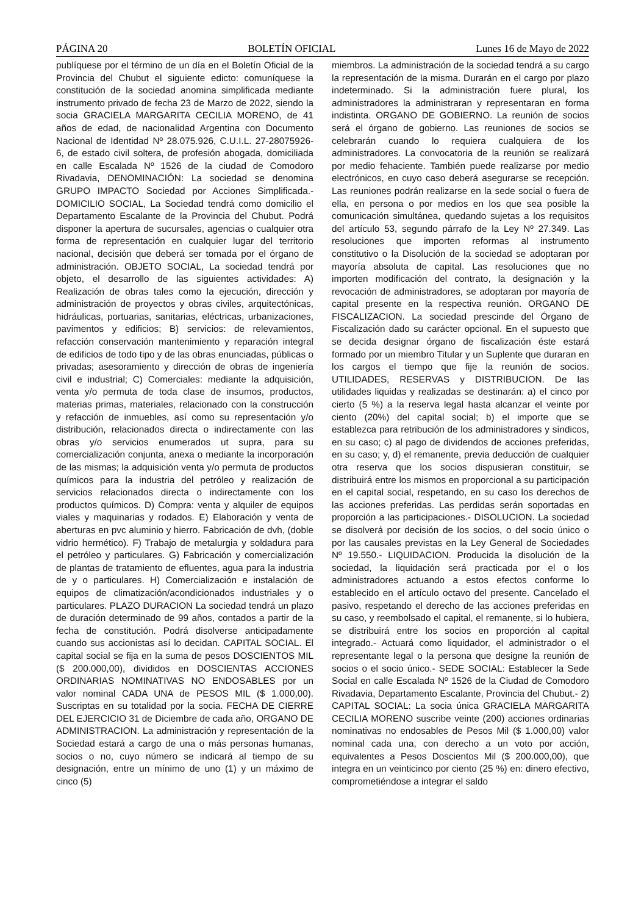PÁGINA 20 BOLETÍN OFICIAL Lunes 16 de Mayo de 2022
publíquese por el término de un día en el Boletín Oficial de la Provincia del Chubut el siguiente edicto: comuníquese la constitución de la sociedad anomina simplificada mediante instrumento privado de fecha 23 de Marzo de 2022, siendo la socia GRACIELA MARGARITA CECILIA MORENO, de 41 años de edad, de nacionalidad Argentina con Documento Nacional de Identidad Nº 28.075.926, C.U.I.L. 27-28075926-6, de estado civil soltera, de profesión abogada, domiciliada en calle Escalada Nº 1526 de la ciudad de Comodoro Rivadavia, DENOMINACIÓN: La sociedad se denomina GRUPO IMPACTO Sociedad por Acciones Simplificada.- DOMICILIO SOCIAL, La Sociedad tendrá como domicilio el Departamento Escalante de la Provincia del Chubut. Podrá disponer la apertura de sucursales, agencias o cualquier otra forma de representación en cualquier lugar del territorio nacional, decisión que deberá ser tomada por el órgano de administración. OBJETO SOCIAL, La sociedad tendrá por objeto, el desarrollo de las siguientes actividades: A) Realización de obras tales como la ejecución, dirección y administración de proyectos y obras civiles, arquitectónicas, hidráulicas, portuarias, sanitarias, eléctricas, urbanizaciones, pavimentos y edificios; B) servicios: de relevamientos, refacción conservación mantenimiento y reparación integral de edificios de todo tipo y de las obras enunciadas, públicas o privadas; asesoramiento y dirección de obras de ingeniería civil e industrial; C) Comerciales: mediante la adquisición, venta y/o permuta de toda clase de insumos, productos, materias primas, materiales, relacionado con la construcción y refacción de inmuebles, así como su representación y/o distribución, relacionados directa o indirectamente con las obras y/o servicios enumerados ut supra, para su comercialización conjunta, anexa o mediante la incorporación de las mismas; la adquisición venta y/o permuta de productos químicos para la industria del petróleo y realización de servicios relacionados directa o indirectamente con los productos químicos. D) Compra: venta y alquiler de equipos viales y maquinarias y rodados. E) Elaboración y venta de aberturas en pvc aluminio y hierro. Fabricación de dvh, (doble vidrio hermético). F) Trabajo de metalurgia y soldadura para el petróleo y particulares. G) Fabricación y comercialización de plantas de tratamiento de efluentes, agua para la industria de y o particulares. H) Comercialización e instalación de equipos de climatización/acondicionados industriales y o particulares. PLAZO DURACION La sociedad tendrá un plazo de duración determinado de 99 años, contados a partir de la fecha de constitución. Podrá disolverse anticipadamente cuando sus accionistas así lo decidan. CAPITAL SOCIAL. El capital social se fija en la suma de pesos DOSCIENTOS MIL ($ 200.000,00), divididos en DOSCIENTAS ACCIONES ORDINARIAS NOMINATIVAS NO ENDOSABLES por un valor nominal CADA UNA de PESOS MIL ($ 1.000,00). Suscriptas en su totalidad por la socia. FECHA DE CIERRE DEL EJERCICIO 31 de Diciembre de cada año, ORGANO DE ADMINISTRACION. La administración y representación de la Sociedad estará a cargo de una o más personas humanas, socios o no, cuyo número se indicará al tiempo de su designación, entre un mínimo de uno (1) y un máximo de cinco (5)
miembros. La administración de la sociedad tendrá a su cargo la representación de la misma. Durarán en el cargo por plazo indeterminado. Si la administración fuere plural, los administradores la administraran y representaran en forma indistinta. ORGANO DE GOBIERNO. La reunión de socios será el órgano de gobierno. Las reuniones de socios se celebrarán cuando lo requiera cualquiera de los administradores. La convocatoria de la reunión se realizará por medio fehaciente. También puede realizarse por medio electrónicos, en cuyo caso deberá asegurarse se recepción. Las reuniones podrán realizarse en la sede social o fuera de ella, en persona o por medios en los que sea posible la comunicación simultánea, quedando sujetas a los requisitos del artículo 53, segundo párrafo de la Ley Nº 27.349. Las resoluciones que importen reformas al instrumento constitutivo o la Disolución de la sociedad se adoptaran por mayoría absoluta de capital. Las resoluciones que no importen modificación del contrato, la designación y la revocación de administradores, se adoptaran por mayoría de capital presente en la respectiva reunión. ORGANO DE FISCALIZACION. La sociedad prescinde del Órgano de Fiscalización dado su carácter opcional. En el supuesto que se decida designar órgano de fiscalización éste estará formado por un miembro Titular y un Suplente que duraran en los cargos el tiempo que fije la reunión de socios. UTILIDADES, RESERVAS y DISTRIBUCION. De las utilidades liquidas y realizadas se destinarán: a) el cinco por cierto (5 %) a la reserva legal hasta alcanzar el veinte por ciento (20%) del capital social; b) el importe que se establezca para retribución de los administradores y síndicos, en su caso; c) al pago de dividendos de acciones preferidas, en su caso; y, d) el remanente, previa deducción de cualquier otra reserva que los socios dispusieran constituir, se distribuirá entre los mismos en proporcional a su participación en el capital social, respetando, en su caso los derechos de las acciones preferidas. Las perdidas serán soportadas en proporción a las participaciones.- DISOLUCION. La sociedad se disolverá por decisión de los socios, o del socio único o por las causales previstas en la Ley General de Sociedades Nº 19.550.- LIQUIDACION. Producida la disolución de la sociedad, la liquidación será practicada por el o los administradores actuando a estos efectos conforme lo establecido en el artículo octavo del presente. Cancelado el pasivo, respetando el derecho de las acciones preferidas en su caso, y reembolsado el capital, el remanente, si lo hubiera, se distribuirá entre los socios en proporción al capital integrado.- Actuará como liquidador, el administrador o el representante legal o la persona que designe la reunión de socios o el socio único.- SEDE SOCIAL: Establecer la Sede Social en calle Escalada Nº 1526 de la Ciudad de Comodoro Rivadavia, Departamento Escalante, Provincia del Chubut.- 2) CAPITAL SOCIAL: La socia única GRACIELA MARGARITA CECILIA MORENO suscribe veinte (200) acciones ordinarias nominativas no endosables de Pesos Mil ($ 1.000,00) valor nominal cada una, con derecho a un voto por acción, equivalentes a Pesos Doscientos Mil ($ 200.000,00), que integra en un veinticinco por ciento (25 %) en: dinero efectivo, comprometiéndose a integrar el saldo